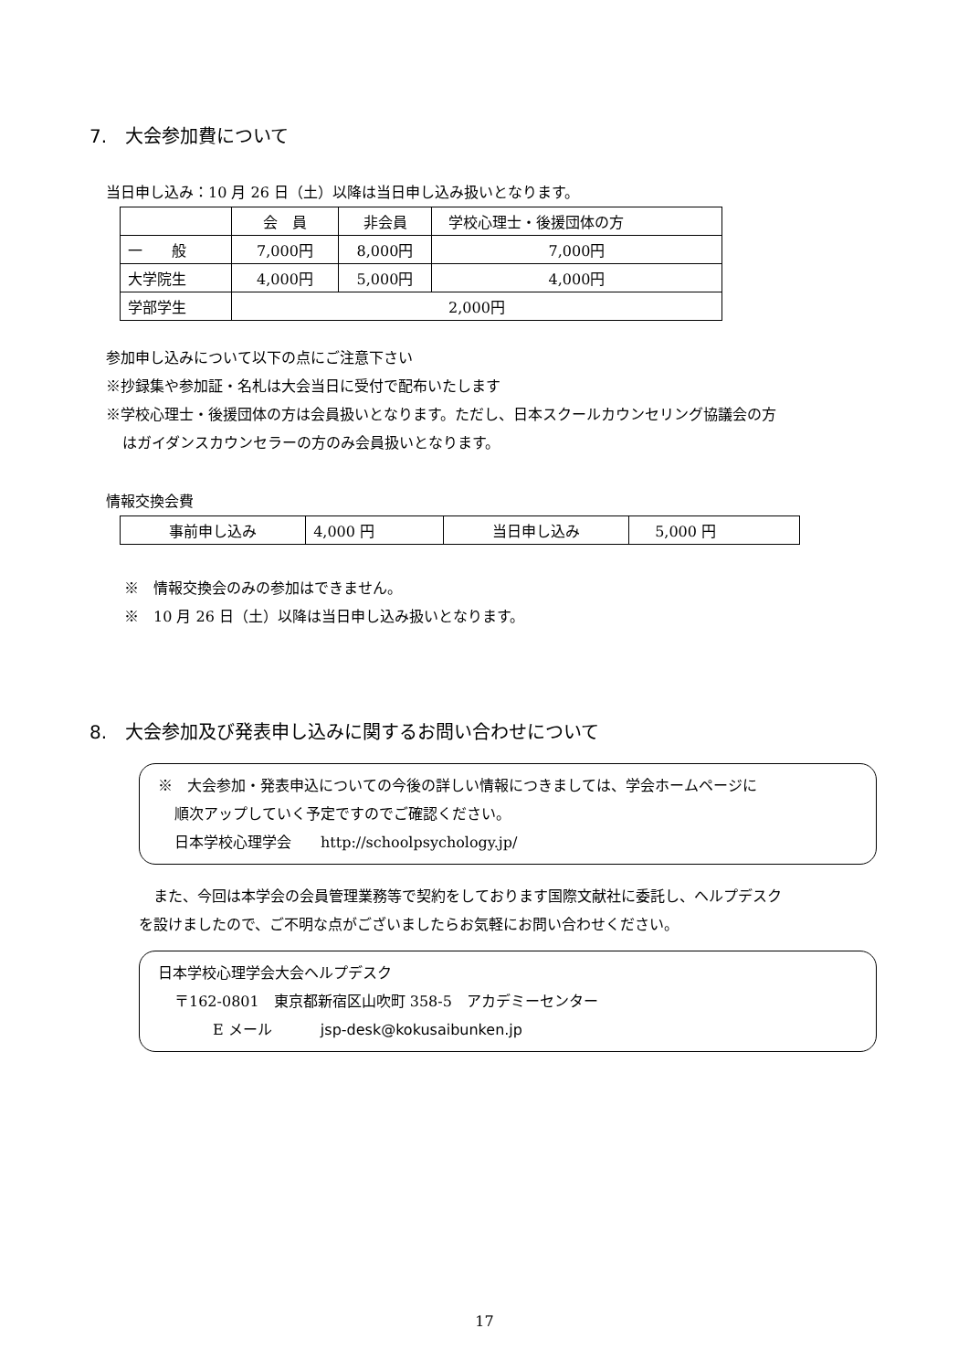7.　大会参加費について
当日申し込み：10 月 26 日（土）以降は当日申し込み扱いとなります。
| | 会 員 | 非会員 | 学校心理士・後援団体の方 |
| 一 般 | 7,000円 | 8,000円 | 7,000円 |
| 大学院生 | 4,000円 | 5,000円 | 4,000円 |
| 学部学生 | 2,000円 | | |
参加申し込みについて以下の点にご注意下さい
※抄録集や参加証・名札は大会当日に受付で配布いたします
※学校心理士・後援団体の方は会員扱いとなります。ただし、日本スクールカウンセリング協議会の方
はガイダンスカウンセラーの方のみ会員扱いとなります。
情報交換会費
| 事前申し込み | 4,000 円 | 当日申し込み | 5,000 円 |
※　情報交換会のみの参加はできません。
※　10 月 26 日（土）以降は当日申し込み扱いとなります。
8.　大会参加及び発表申し込みに関するお問い合わせについて
※　大会参加・発表申込についての今後の詳しい情報につきましては、学会ホームページに
順次アップしていく予定ですのでご確認ください。
日本学校心理学会　　http://schoolpsychology.jp/
　また、今回は本学会の会員管理業務等で契約をしております国際文献社に委託し、ヘルプデスク
を設けましたので、ご不明な点がございましたらお気軽にお問い合わせください。
日本学校心理学会大会ヘルプデスク
〒162-0801　東京都新宿区山吹町 358-5　アカデミーセンター
E メール　　　 jsp-desk@kokusaibunken.jp
17